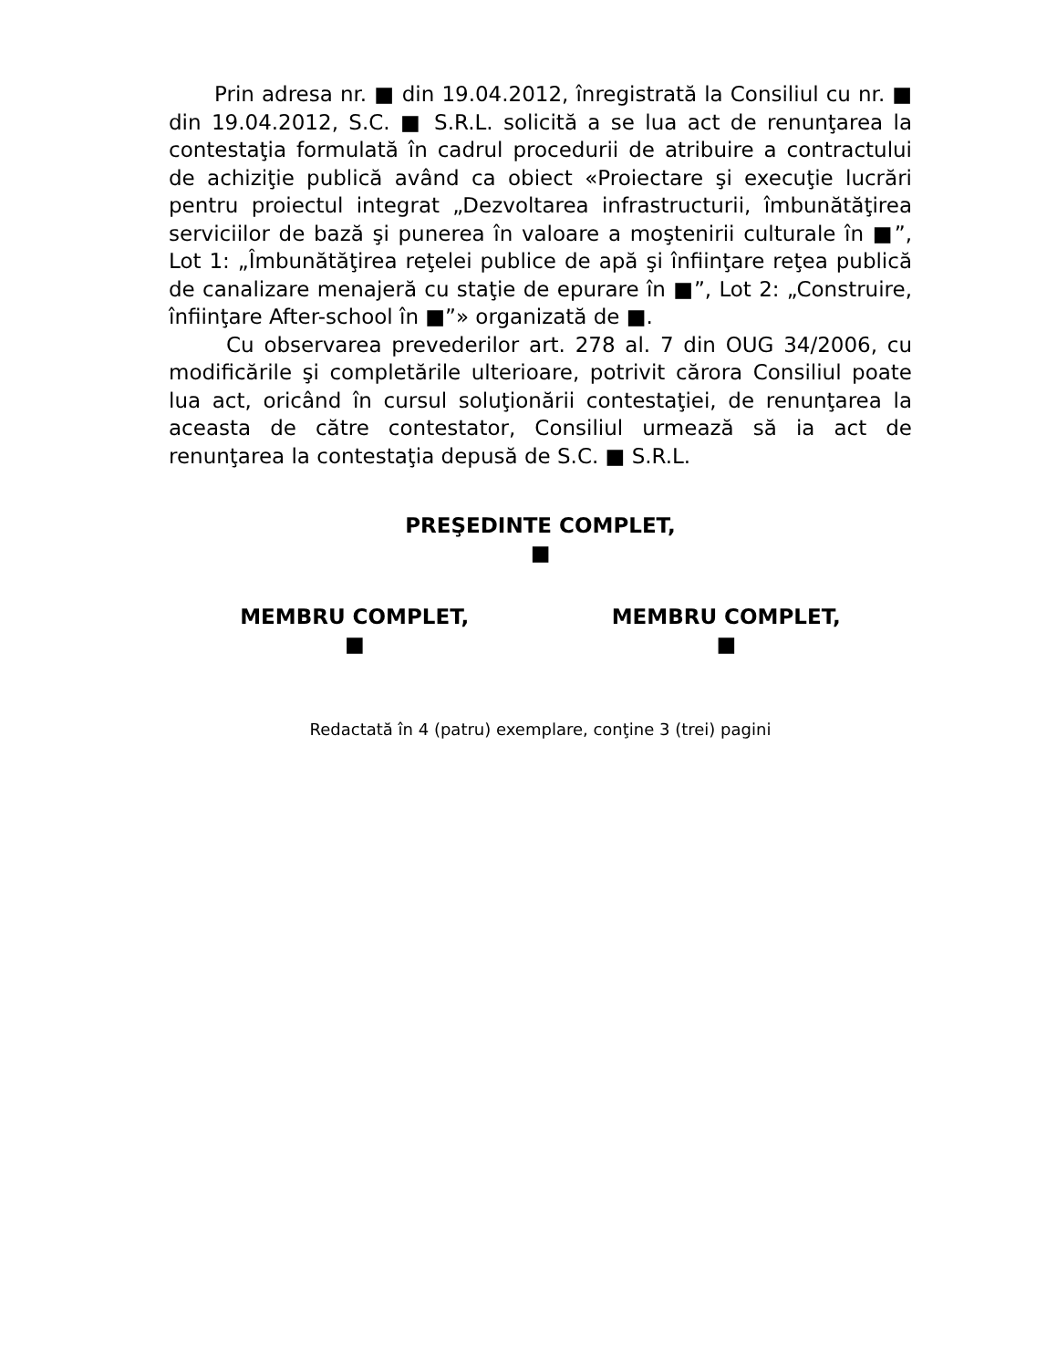Prin adresa nr. ■ din 19.04.2012, înregistrată la Consiliul cu nr. ■ din 19.04.2012, S.C. ■ S.R.L. solicită a se lua act de renunţarea la contestaţia formulată în cadrul procedurii de atribuire a contractului de achiziţie publică având ca obiect «Proiectare şi execuţie lucrări pentru proiectul integrat „Dezvoltarea infrastructurii, îmbunătăţirea serviciilor de bază şi punerea în valoare a moştenirii culturale în ■”, Lot 1: „Îmbunătăţirea reţelei publice de apă şi înfiinţare reţea publică de canalizare menajeră cu staţie de epurare în ■”, Lot 2: „Construire, înfiinţare After-school în ■”» organizată de ■.
Cu observarea prevederilor art. 278 al. 7 din OUG 34/2006, cu modificările şi completările ulterioare, potrivit cărora Consiliul poate lua act, oricând în cursul soluţionării contestaţiei, de renunţarea la aceasta de către contestator, Consiliul urmează să ia act de renunţarea la contestaţia depusă de S.C. ■ S.R.L.
PREŞEDINTE COMPLET,
■
MEMBRU COMPLET,
■
MEMBRU COMPLET,
■
Redactată în 4 (patru) exemplare, conţine 3 (trei) pagini